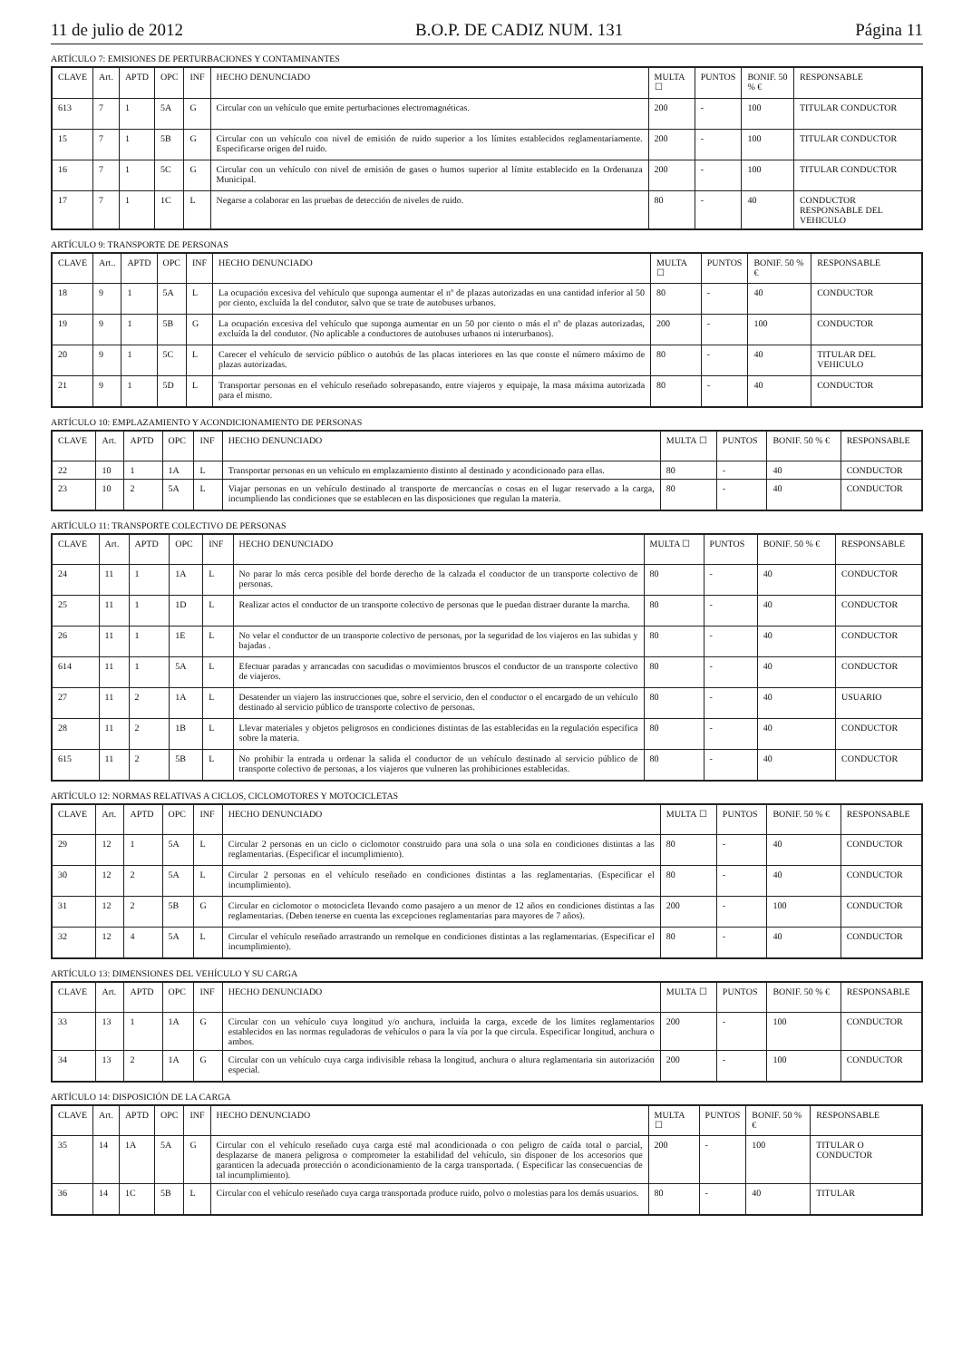11 de julio de 2012 B.O.P. DE CADIZ NUM. 131 Página 11
ARTÍCULO 7: EMISIONES DE PERTURBACIONES Y CONTAMINANTES
| CLAVE | Art. | APTD | OPC | INF | HECHO DENUNCIADO | MULTA ☐ | PUNTOS | BONIF. 50 % € | RESPONSABLE |
| --- | --- | --- | --- | --- | --- | --- | --- | --- | --- |
| 613 | 7 | 1 | 5A | G | Circular con un vehículo que emite perturbaciones electromagnéticas. | 200 | - | 100 | TITULAR CONDUCTOR |
| 15 | 7 | 1 | 5B | G | Circular con un vehículo con nivel de emisión de ruido superior a los límites establecidos reglamentariamente. Especificarse origen del ruido. | 200 | - | 100 | TITULAR CONDUCTOR |
| 16 | 7 | 1 | 5C | G | Circular con un vehículo con nivel de emisión de gases o humos superior al límite establecido en la Ordenanza Municipal. | 200 | - | 100 | TITULAR CONDUCTOR |
| 17 | 7 | 1 | 1C | L | Negarse a colaborar en las pruebas de detección de niveles de ruido. | 80 | - | 40 | CONDUCTOR RESPONSABLE DEL VEHICULO |
ARTÍCULO 9: TRANSPORTE DE PERSONAS
| CLAVE | Art.. | APTD | OPC | INF | HECHO DENUNCIADO | MULTA ☐ | PUNTOS | BONIF. 50 % € | RESPONSABLE |
| --- | --- | --- | --- | --- | --- | --- | --- | --- | --- |
| 18 | 9 | 1 | 5A | L | La ocupación excesiva del vehículo que suponga aumentar el nº de plazas autorizadas en una cantidad inferior al 50 por ciento, excluída la del condutor, salvo que se trate de autobuses urbanos. | 80 | - | 40 | CONDUCTOR |
| 19 | 9 | 1 | 5B | G | La ocupación excesiva del vehículo que suponga aumentar en un 50 por ciento o más el nº de plazas autorizadas, excluída la del condutor. (No aplicable a conductores de autobuses urbanos ni interurbanos). | 200 | - | 100 | CONDUCTOR |
| 20 | 9 | 1 | 5C | L | Carecer el vehículo de servicio público o autobús de las placas interiores en las que conste el número máximo de plazas autorizadas. | 80 | - | 40 | TITULAR DEL VEHICULO |
| 21 | 9 | 1 | 5D | L | Transportar personas en el vehículo reseñado sobrepasando, entre viajeros y equipaje, la masa máxima autorizada para el mismo. | 80 | - | 40 | CONDUCTOR |
ARTÍCULO 10: EMPLAZAMIENTO Y ACONDICIONAMIENTO DE PERSONAS
| CLAVE | Art. | APTD | OPC | INF | HECHO DENUNCIADO | MULTA ☐ | PUNTOS | BONIF. 50 % € | RESPONSABLE |
| --- | --- | --- | --- | --- | --- | --- | --- | --- | --- |
| 22 | 10 | 1 | 1A | L | Transportar personas en un vehículo en emplazamiento distinto al destinado y acondicionado para ellas. | 80 | - | 40 | CONDUCTOR |
| 23 | 10 | 2 | 5A | L | Viajar personas en un vehículo destinado al transporte de mercancías o cosas en el lugar reservado a la carga, incumpliendo las condiciones que se establecen en las disposiciones que regulan la materia. | 80 | - | 40 | CONDUCTOR |
ARTÍCULO 11: TRANSPORTE COLECTIVO DE PERSONAS
| CLAVE | Art. | APTD | OPC | INF | HECHO DENUNCIADO | MULTA ☐ | PUNTOS | BONIF. 50 % € | RESPONSABLE |
| --- | --- | --- | --- | --- | --- | --- | --- | --- | --- |
| 24 | 11 | 1 | 1A | L | No parar lo más cerca posible del borde derecho de la calzada el conductor de un transporte colectivo de personas. | 80 | - | 40 | CONDUCTOR |
| 25 | 11 | 1 | 1D | L | Realizar actos el conductor de un transporte colectivo de personas que le puedan distraer durante la marcha. | 80 | - | 40 | CONDUCTOR |
| 26 | 11 | 1 | 1E | L | No velar el conductor de un transporte colectivo de personas, por la seguridad de los viajeros en las subidas y bajadas . | 80 | - | 40 | CONDUCTOR |
| 614 | 11 | 1 | 5A | L | Efectuar paradas y arrancadas con sacudidas o movimientos bruscos el conductor de un transporte colectivo de viajeros. | 80 | - | 40 | CONDUCTOR |
| 27 | 11 | 2 | 1A | L | Desatender un viajero las instrucciones que, sobre el servicio, den el conductor o el encargado de un vehículo destinado al servicio público de transporte colectivo de personas. | 80 | - | 40 | USUARIO |
| 28 | 11 | 2 | 1B | L | Llevar materiales y objetos peligrosos en condiciones distintas de las establecidas en la regulación especifica sobre la materia. | 80 | - | 40 | CONDUCTOR |
| 615 | 11 | 2 | 5B | L | No prohibir la entrada u ordenar la salida el conductor de un vehículo destinado al servicio público de transporte colectivo de personas, a los viajeros que vulneren las prohibiciones establecidas. | 80 | - | 40 | CONDUCTOR |
ARTÍCULO 12: NORMAS RELATIVAS A CICLOS, CICLOMOTORES Y MOTOCICLETAS
| CLAVE | Art. | APTD | OPC | INF | HECHO DENUNCIADO | MULTA ☐ | PUNTOS | BONIF. 50 % € | RESPONSABLE |
| --- | --- | --- | --- | --- | --- | --- | --- | --- | --- |
| 29 | 12 | 1 | 5A | L | Circular 2 personas en un ciclo o ciclomotor construido para una sola o una sola en condiciones distintas a las reglamentarias. (Especificar el incumplimiento). | 80 | - | 40 | CONDUCTOR |
| 30 | 12 | 2 | 5A | L | Circular 2 personas en el vehículo reseñado en condiciones distintas a las reglamentarias. (Especificar el incumplimiento). | 80 | - | 40 | CONDUCTOR |
| 31 | 12 | 2 | 5B | G | Circular en ciclomotor o motocicleta llevando como pasajero a un menor de 12 años en condiciones distintas a las reglamentarias. (Deben tenerse en cuenta las excepciones reglamentarias para mayores de 7 años). | 200 | - | 100 | CONDUCTOR |
| 32 | 12 | 4 | 5A | L | Circular el vehículo reseñado arrastrando un remolque en condiciones distintas a las reglamentarias. (Especificar el incumplimiento). | 80 | - | 40 | CONDUCTOR |
ARTÍCULO 13: DIMENSIONES DEL VEHÍCULO Y SU CARGA
| CLAVE | Art. | APTD | OPC | INF | HECHO DENUNCIADO | MULTA ☐ | PUNTOS | BONIF. 50 % € | RESPONSABLE |
| --- | --- | --- | --- | --- | --- | --- | --- | --- | --- |
| 33 | 13 | 1 | 1A | G | Circular con un vehículo cuya longitud y/o anchura, incluida la carga, excede de los limites reglamentarios establecidos en las normas reguladoras de vehículos o para la vía por la que circula. Especificar longitud, anchura o ambos. | 200 | - | 100 | CONDUCTOR |
| 34 | 13 | 2 | 1A | G | Circular con un vehículo cuya carga indivisible rebasa la longitud, anchura o altura reglamentaria sin autorización especial. | 200 | - | 100 | CONDUCTOR |
ARTÍCULO 14: DISPOSICIÓN DE LA CARGA
| CLAVE | Art. | APTD | OPC | INF | HECHO DENUNCIADO | MULTA ☐ | PUNTOS | BONIF. 50 % € | RESPONSABLE |
| --- | --- | --- | --- | --- | --- | --- | --- | --- | --- |
| 35 | 14 | 1A | 5A | G | Circular con el vehículo reseñado cuya carga esté mal acondicionada o con peligro de caída total o parcial, desplazarse de manera peligrosa o comprometer la estabilidad del vehículo, sin disponer de los accesorios que garanticen la adecuada protección o acondicionamiento de la carga transportada. ( Especificar las consecuencias de tal incumplimiento). | 200 | - | 100 | TITULAR O CONDUCTOR |
| 36 | 14 | 1C | 5B | L | Circular con el vehículo reseñado cuya carga transportada produce ruido, polvo o molestias para los demás usuarios. | 80 | - | 40 | TITULAR |